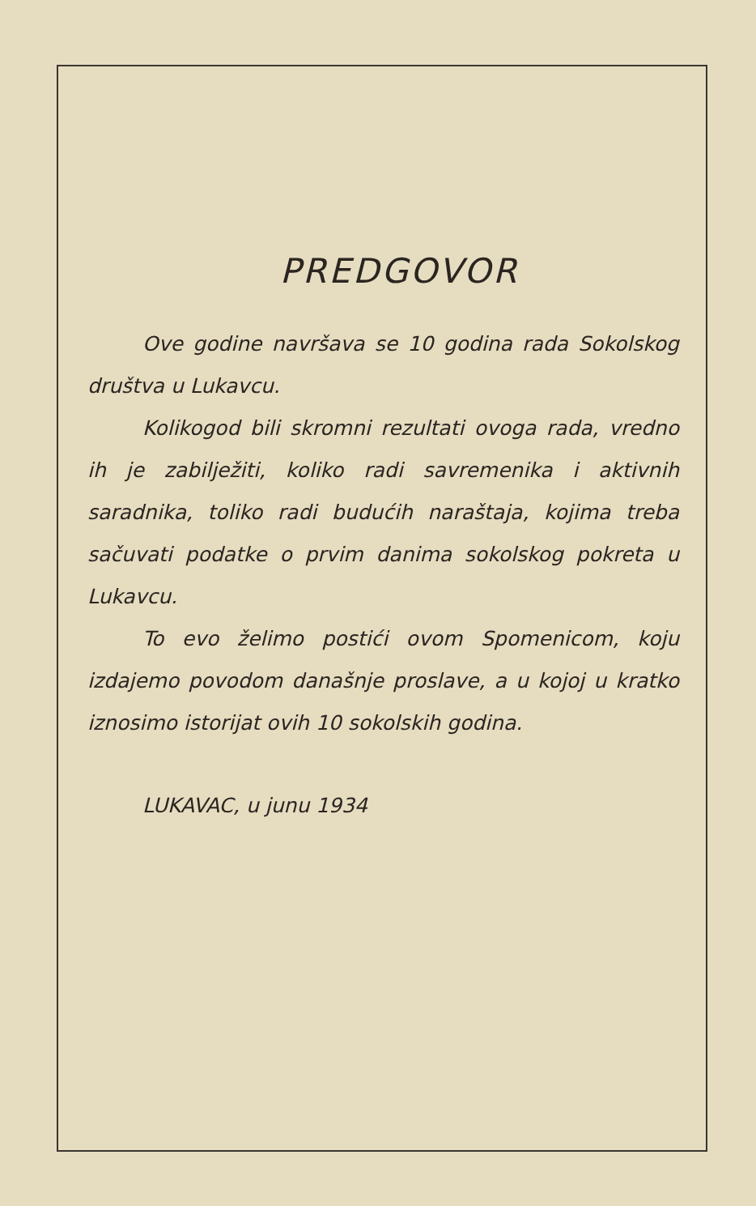PREDGOVOR
Ove godine navršava se 10 godina rada Sokolskog društva u Lukavcu.
Kolikogod bili skromni rezultati ovoga rada, vredno ih je zabilježiti, koliko radi savremenika i aktivnih saradnika, toliko radi budućih naraštaja, kojima treba sačuvati podatke o prvim danima sokolskog pokreta u Lukavcu.
To evo želimo postići ovom Spomenicom, koju izdajemo povodom današnje proslave, a u kojoj u kratko iznosimo istorijat ovih 10 sokolskih godina.
LUKAVAC, u junu 1934